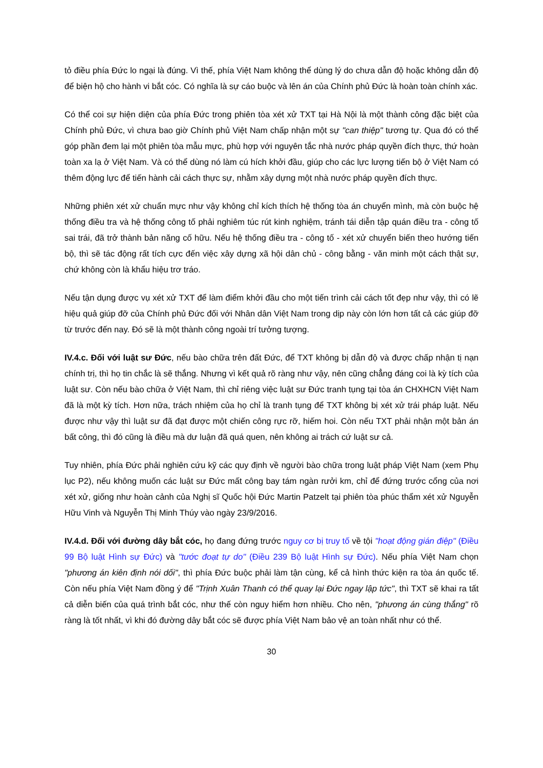tỏ điều phía Đức lo ngại là đúng. Vì thế, phía Việt Nam không thể dùng lý do chưa dẫn độ hoặc không dẫn độ để biện hộ cho hành vi bắt cóc. Có nghĩa là sự cáo buộc và lên án của Chính phủ Đức là hoàn toàn chính xác.
Có thể coi sự hiện diện của phía Đức trong phiên tòa xét xử TXT tại Hà Nội là một thành công đặc biệt của Chính phủ Đức, vì chưa bao giờ Chính phủ Việt Nam chấp nhận một sự "can thiệp" tương tự. Qua đó có thể góp phần đem lại một phiên tòa mẫu mực, phù hợp với nguyên tắc nhà nước pháp quyền đích thực, thứ hoàn toàn xa lạ ở Việt Nam. Và có thể dùng nó làm cú hích khởi đầu, giúp cho các lực lượng tiến bộ ở Việt Nam có thêm động lực để tiến hành cải cách thực sự, nhằm xây dựng một nhà nước pháp quyền đích thực.
Những phiên xét xử chuẩn mực như vậy không chỉ kích thích hệ thống tòa án chuyển mình, mà còn buộc hệ thống điều tra và hệ thống công tố phải nghiêm túc rút kinh nghiệm, tránh tái diễn tập quán điều tra - công tố sai trái, đã trở thành bản năng cố hữu. Nếu hệ thống điều tra - công tố - xét xử chuyển biến theo hướng tiến bộ, thì sẽ tác động rất tích cực đến việc xây dựng xã hội dân chủ - công bằng - văn minh một cách thật sự, chứ không còn là khẩu hiệu trơ tráo.
Nếu tận dụng được vụ xét xử TXT để làm điểm khởi đầu cho một tiến trình cải cách tốt đẹp như vậy, thì có lẽ hiệu quả giúp đỡ của Chính phủ Đức đối với Nhân dân Việt Nam trong dịp này còn lớn hơn tất cả các giúp đỡ từ trước đến nay. Đó sẽ là một thành công ngoài trí tưởng tượng.
IV.4.c. Đối với luật sư Đức, nếu bào chữa trên đất Đức, để TXT không bị dẫn độ và được chấp nhận tị nạn chính trị, thì họ tin chắc là sẽ thắng. Nhưng vì kết quả rõ ràng như vậy, nên cũng chẳng đáng coi là kỳ tích của luật sư. Còn nếu bào chữa ở Việt Nam, thì chỉ riêng việc luật sư Đức tranh tụng tại tòa án CHXHCN Việt Nam đã là một kỳ tích. Hơn nữa, trách nhiệm của họ chỉ là tranh tụng để TXT không bị xét xử trái pháp luật. Nếu được như vậy thì luật sư đã đạt được một chiến công rực rỡ, hiếm hoi. Còn nếu TXT phải nhận một bản án bất công, thì đó cũng là điều mà dư luận đã quá quen, nên không ai trách cứ luật sư cả.
Tuy nhiên, phía Đức phải nghiên cứu kỹ các quy định về người bào chữa trong luật pháp Việt Nam (xem Phụ lục P2), nếu không muốn các luật sư Đức mất công bay tám ngàn rưởi km, chỉ để đứng trước cổng của nơi xét xử, giống như hoàn cảnh của Nghị sĩ Quốc hội Đức Martin Patzelt tại phiên tòa phúc thẩm xét xử Nguyễn Hữu Vinh và Nguyễn Thị Minh Thúy vào ngày 23/9/2016.
IV.4.d. Đối với đường dây bắt cóc, họ đang đứng trước nguy cơ bị truy tố về tội "hoạt động gián điệp" (Điều 99 Bộ luật Hình sự Đức) và "tước đoạt tự do" (Điều 239 Bộ luật Hình sự Đức). Nếu phía Việt Nam chọn "phương án kiên định nói dối", thì phía Đức buộc phải làm tận cùng, kể cả hình thức kiện ra tòa án quốc tế. Còn nếu phía Việt Nam đồng ý để "Trịnh Xuân Thanh có thể quay lại Đức ngay lập tức", thì TXT sẽ khai ra tất cả diễn biến của quá trình bắt cóc, như thế còn nguy hiểm hơn nhiều. Cho nên, "phương án cùng thắng" rõ ràng là tốt nhất, vì khi đó đường dây bắt cóc sẽ được phía Việt Nam bảo vệ an toàn nhất như có thể.
30